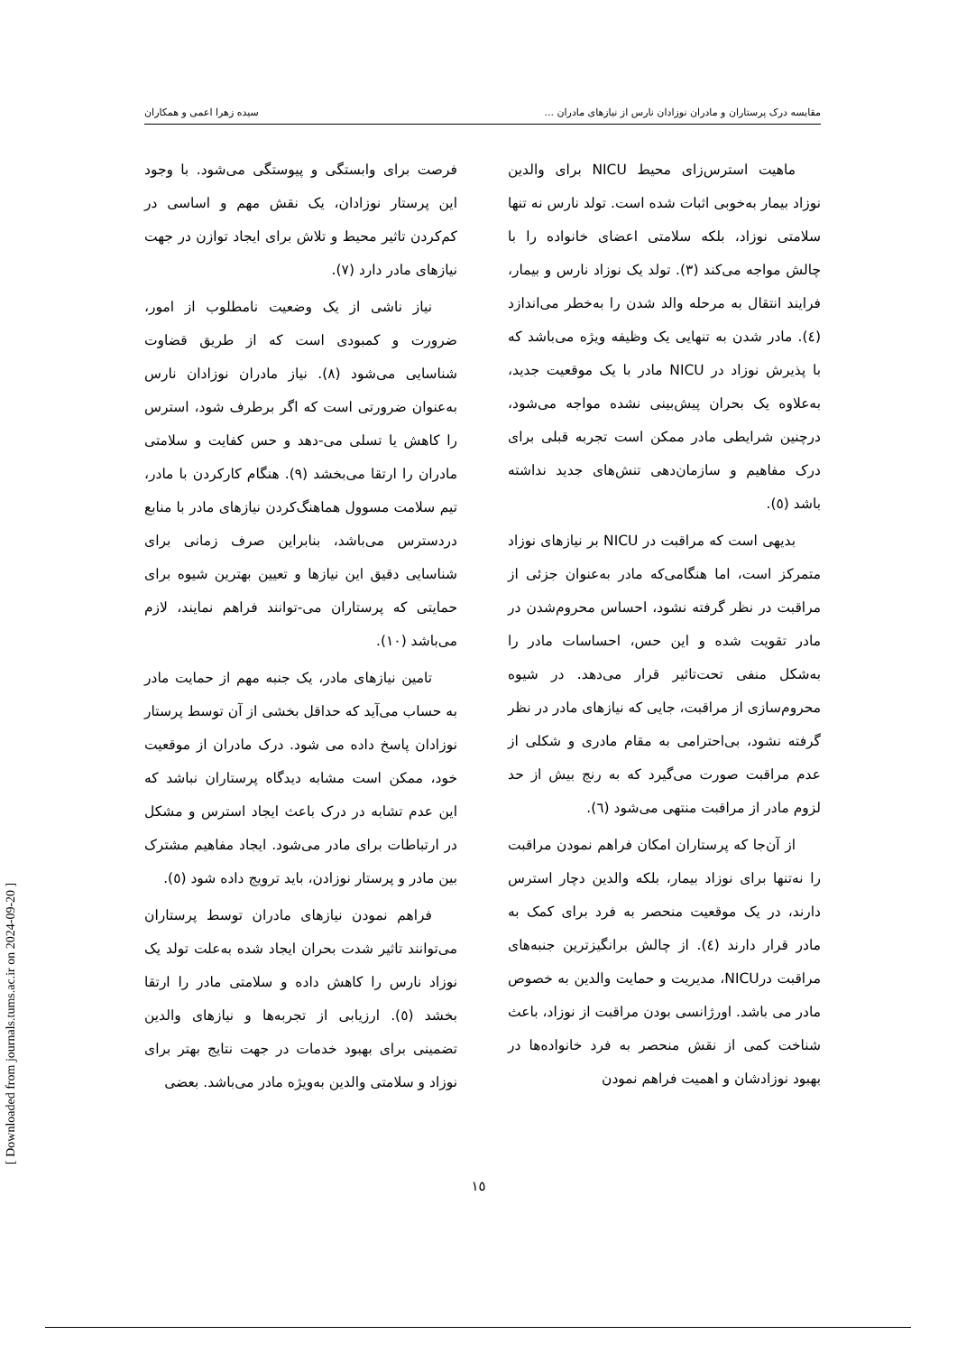مقایسه درک پرستاران و مادران نوزادان نارس از نیازهای مادران ... سیده زهرا اعمی و همکاران
ماهیت استرس‌زای محیط NICU برای والدین نوزاد بیمار به‌خوبی اثبات شده است. تولد نارس نه تنها سلامتی نوزاد، بلکه سلامتی اعضای خانواده را با چالش مواجه می‌کند (۳). تولد یک نوزاد نارس و بیمار، فرایند انتقال به مرحله والد شدن را به‌خطر می‌اندازد (٤). مادر شدن به تنهایی یک وظیفه ویژه می‌باشد که با پذیرش نوزاد در NICU مادر با یک موقعیت جدید، به‌علاوه یک بحران پیش‌بینی نشده مواجه می‌شود، درچنین شرایطی مادر ممکن است تجربه قبلی برای درک مفاهیم و سازمان‌دهی تنش‌های جدید نداشته باشد (٥).
بدیهی است که مراقبت در NICU بر نیازهای نوزاد متمرکز است، اما هنگامی‌که مادر به‌عنوان جزئی از مراقبت در نظر گرفته نشود، احساس محروم‌شدن در مادر تقویت شده و این حس، احساسات مادر را به‌شکل منفی تحت‌تاثیر قرار می‌دهد. در شیوه محروم‌سازی از مراقبت، جایی که نیازهای مادر در نظر گرفته نشود، بی‌احترامی به مقام مادری و شکلی از عدم مراقبت صورت می‌گیرد که به رنج بیش از حد لزوم مادر از مراقبت منتهی می‌شود (٦).
از آن‌جا که پرستاران امکان فراهم نمودن مراقبت را نه‌تنها برای نوزاد بیمار، بلکه والدین دچار استرس دارند، در یک موقعیت منحصر به فرد برای کمک به مادر قرار دارند (٤). از چالش برانگیزترین جنبه‌های مراقبت درNICU، مدیریت و حمایت والدین به خصوص مادر می باشد. اورژانسی بودن مراقبت از نوزاد، باعث شناخت کمی از نقش منحصر به فرد خانواده‌ها در بهبود نوزادشان و اهمیت فراهم نمودن
فرصت برای وابستگی و پیوستگی می‌شود. با وجود این پرستار نوزادان، یک نقش مهم و اساسی در کم‌کردن تاثیر محیط و تلاش برای ایجاد توازن در جهت نیازهای مادر دارد (٧).
نیاز ناشی از یک وضعیت نامطلوب از امور، ضرورت و کمبودی است که از طریق قضاوت شناسایی می‌شود (٨). نیاز مادران نوزادان نارس به‌عنوان ضرورتی است که اگر برطرف شود، استرس را کاهش یا تسلی می-دهد و حس کفایت و سلامتی مادران را ارتقا می‌بخشد (٩). هنگام کارکردن با مادر، تیم سلامت مسوول هماهنگ‌کردن نیازهای مادر با منابع دردسترس می‌باشد، بنابراین صرف زمانی برای شناسایی دقیق این نیازها و تعیین بهترین شیوه برای حمایتی که پرستاران می-توانند فراهم نمایند، لازم می‌باشد (١٠).
تامین نیازهای مادر، یک جنبه مهم از حمایت مادر به حساب می‌آید که حداقل بخشی از آن توسط پرستار نوزادان پاسخ داده می شود. درک مادران از موقعیت خود، ممکن است مشابه دیدگاه پرستاران نباشد که این عدم تشابه در درک باعث ایجاد استرس و مشکل در ارتباطات برای مادر می‌شود. ایجاد مفاهیم مشترک بین مادر و پرستار نوزادن، باید ترویج داده شود (٥).
فراهم نمودن نیازهای مادران توسط پرستاران می‌توانند تاثیر شدت بحران ایجاد شده به‌علت تولد یک نوزاد نارس را کاهش داده و سلامتی مادر را ارتقا بخشد (٥). ارزیابی از تجربه‌ها و نیازهای والدین تضمینی برای بهبود خدمات در جهت نتایج بهتر برای نوزاد و سلامتی والدین به‌ویژه مادر می‌باشد. بعضی
١٥
[ Downloaded from journals.tums.ac.ir on 2024-09-20 ]